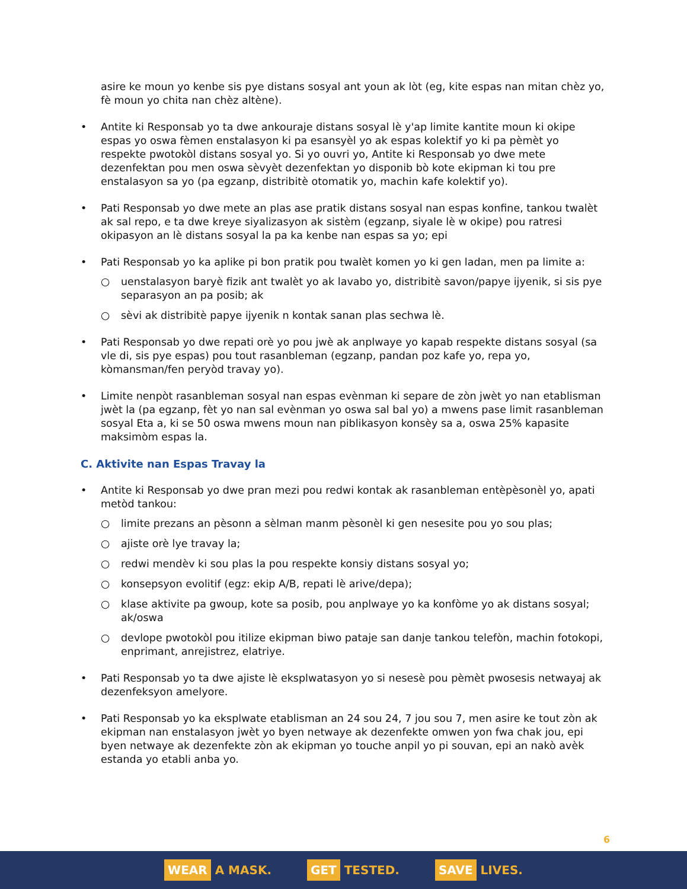asire ke moun yo kenbe sis pye distans sosyal ant youn ak lòt (eg, kite espas nan mitan chèz yo, fè moun yo chita nan chèz altène).
Antite ki Responsab yo ta dwe ankouraje distans sosyal lè y'ap limite kantite moun ki okipe espas yo oswa fèmen enstalasyon ki pa esansyèl yo ak espas kolektif yo ki pa pèmèt yo respekte pwotokòl distans sosyal yo. Si yo ouvri yo, Antite ki Responsab yo dwe mete dezenfektan pou men oswa sèvyèt dezenfektan yo disponib bò kote ekipman ki tou pre enstalasyon sa yo (pa egzanp, distribitè otomatik yo, machin kafe kolektif yo).
Pati Responsab yo dwe mete an plas ase pratik distans sosyal nan espas konfine, tankou twalèt ak sal repo, e ta dwe kreye siyalizasyon ak sistèm (egzanp, siyale lè w okipe) pou ratresi okipasyon an lè distans sosyal la pa ka kenbe nan espas sa yo; epi
Pati Responsab yo ka aplike pi bon pratik pou twalèt komen yo ki gen ladan, men pa limite a:
○ uenstalasyon baryè fizik ant twalèt yo ak lavabo yo, distribitè savon/papye ijyenik, si sis pye separasyon an pa posib; ak
○ sèvi ak distribitè papye ijyenik n kontak sanan plas sechwa lè.
Pati Responsab yo dwe repati orè yo pou jwè ak anplwaye yo kapab respekte distans sosyal (sa vle di, sis pye espas) pou tout rasanbleman (egzanp, pandan poz kafe yo, repa yo, kòmansman/fen peryòd travay yo).
Limite nenpòt rasanbleman sosyal nan espas evènman ki separe de zòn jwèt yo nan etablisman jwèt la (pa egzanp, fèt yo nan sal evènman yo oswa sal bal yo) a mwens pase limit rasanbleman sosyal Eta a, ki se 50 oswa mwens moun nan piblikasyon konsèy sa a, oswa 25% kapasite maksimòm espas la.
C. Aktivite nan Espas Travay la
Antite ki Responsab yo dwe pran mezi pou redwi kontak ak rasanbleman entèpèsonèl yo, apati metòd tankou:
○ limite prezans an pèsonn a sèlman manm pèsonèl ki gen nesesite pou yo sou plas;
○ ajiste orè lye travay la;
○ redwi mendèv ki sou plas la pou respekte konsiy distans sosyal yo;
○ konsepsyon evolitif (egz: ekip A/B, repati lè arive/depa);
○ klase aktivite pa gwoup, kote sa posib, pou anplwaye yo ka konfòme yo ak distans sosyal; ak/oswa
○ devlope pwotokòl pou itilize ekipman biwo pataje san danje tankou telefòn, machin fotokopi, enprimant, anrejistrez, elatriye.
Pati Responsab yo ta dwe ajiste lè eksplwatasyon yo si nesesè pou pèmèt pwosesis netwayaj ak dezenfeksyon amelyore.
Pati Responsab yo ka eksplwate etablisman an 24 sou 24, 7 jou sou 7, men asire ke tout zòn ak ekipman nan enstalasyon jwèt yo byen netwaye ak dezenfekte omwen yon fwa chak jou, epi byen netwaye ak dezenfekte zòn ak ekipman yo touche anpil yo pi souvan, epi an nakò avèk estanda yo etabli anba yo.
6
WEAR A MASK. GET TESTED. SAVE LIVES.